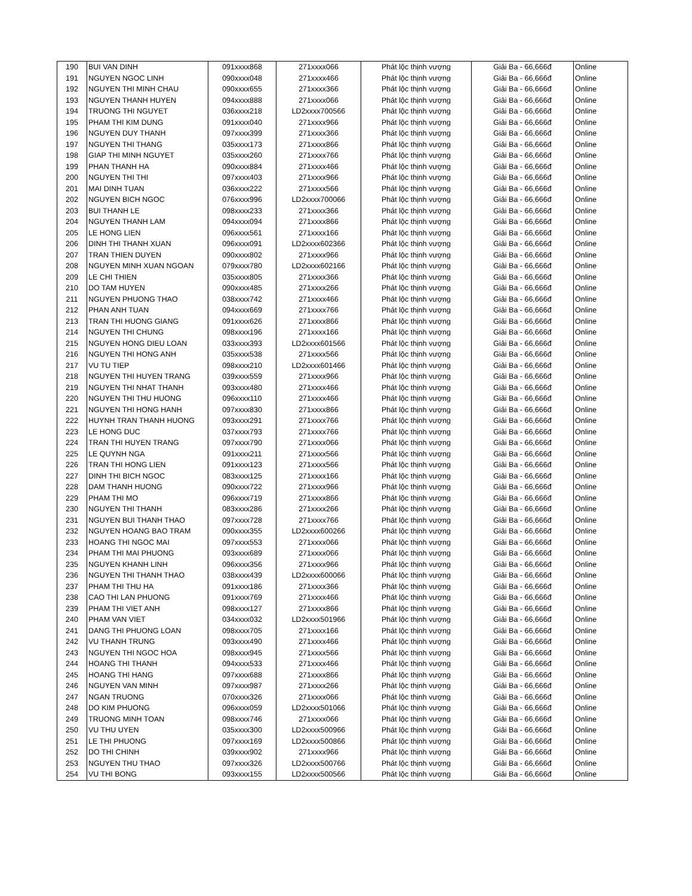| 190 | BUI VAN DINH | 091xxxx868 | 271xxxx066 | Phát lộc thịnh vượng | Giải Ba - 66,666đ | Online |
| 191 | NGUYEN NGOC LINH | 090xxxx048 | 271xxxx466 | Phát lộc thịnh vượng | Giải Ba - 66,666đ | Online |
| 192 | NGUYEN THI MINH CHAU | 090xxxx655 | 271xxxx366 | Phát lộc thịnh vượng | Giải Ba - 66,666đ | Online |
| 193 | NGUYEN THANH HUYEN | 094xxxx888 | 271xxxx066 | Phát lộc thịnh vượng | Giải Ba - 66,666đ | Online |
| 194 | TRUONG THI NGUYET | 036xxxx218 | LD2xxxx700566 | Phát lộc thịnh vượng | Giải Ba - 66,666đ | Online |
| 195 | PHAM THI KIM DUNG | 091xxxx040 | 271xxxx966 | Phát lộc thịnh vượng | Giải Ba - 66,666đ | Online |
| 196 | NGUYEN DUY THANH | 097xxxx399 | 271xxxx366 | Phát lộc thịnh vượng | Giải Ba - 66,666đ | Online |
| 197 | NGUYEN THI THANG | 035xxxx173 | 271xxxx866 | Phát lộc thịnh vượng | Giải Ba - 66,666đ | Online |
| 198 | GIAP THI MINH NGUYET | 035xxxx260 | 271xxxx766 | Phát lộc thịnh vượng | Giải Ba - 66,666đ | Online |
| 199 | PHAN THANH HA | 090xxxx884 | 271xxxx466 | Phát lộc thịnh vượng | Giải Ba - 66,666đ | Online |
| 200 | NGUYEN THI THI | 097xxxx403 | 271xxxx966 | Phát lộc thịnh vượng | Giải Ba - 66,666đ | Online |
| 201 | MAI DINH TUAN | 036xxxx222 | 271xxxx566 | Phát lộc thịnh vượng | Giải Ba - 66,666đ | Online |
| 202 | NGUYEN BICH NGOC | 076xxxx996 | LD2xxxx700066 | Phát lộc thịnh vượng | Giải Ba - 66,666đ | Online |
| 203 | BUI THANH LE | 098xxxx233 | 271xxxx366 | Phát lộc thịnh vượng | Giải Ba - 66,666đ | Online |
| 204 | NGUYEN THANH LAM | 094xxxx094 | 271xxxx866 | Phát lộc thịnh vượng | Giải Ba - 66,666đ | Online |
| 205 | LE HONG LIEN | 096xxxx561 | 271xxxx166 | Phát lộc thịnh vượng | Giải Ba - 66,666đ | Online |
| 206 | DINH THI THANH XUAN | 096xxxx091 | LD2xxxx602366 | Phát lộc thịnh vượng | Giải Ba - 66,666đ | Online |
| 207 | TRAN THIEN DUYEN | 090xxxx802 | 271xxxx966 | Phát lộc thịnh vượng | Giải Ba - 66,666đ | Online |
| 208 | NGUYEN MINH XUAN NGOAN | 079xxxx780 | LD2xxxx602166 | Phát lộc thịnh vượng | Giải Ba - 66,666đ | Online |
| 209 | LE CHI THIEN | 035xxxx805 | 271xxxx366 | Phát lộc thịnh vượng | Giải Ba - 66,666đ | Online |
| 210 | DO TAM HUYEN | 090xxxx485 | 271xxxx266 | Phát lộc thịnh vượng | Giải Ba - 66,666đ | Online |
| 211 | NGUYEN PHUONG THAO | 038xxxx742 | 271xxxx466 | Phát lộc thịnh vượng | Giải Ba - 66,666đ | Online |
| 212 | PHAN ANH TUAN | 094xxxx669 | 271xxxx766 | Phát lộc thịnh vượng | Giải Ba - 66,666đ | Online |
| 213 | TRAN THI HUONG GIANG | 091xxxx626 | 271xxxx866 | Phát lộc thịnh vượng | Giải Ba - 66,666đ | Online |
| 214 | NGUYEN THI CHUNG | 098xxxx196 | 271xxxx166 | Phát lộc thịnh vượng | Giải Ba - 66,666đ | Online |
| 215 | NGUYEN HONG DIEU LOAN | 033xxxx393 | LD2xxxx601566 | Phát lộc thịnh vượng | Giải Ba - 66,666đ | Online |
| 216 | NGUYEN THI HONG ANH | 035xxxx538 | 271xxxx566 | Phát lộc thịnh vượng | Giải Ba - 66,666đ | Online |
| 217 | VU TU TIEP | 098xxxx210 | LD2xxxx601466 | Phát lộc thịnh vượng | Giải Ba - 66,666đ | Online |
| 218 | NGUYEN THI HUYEN TRANG | 039xxxx559 | 271xxxx966 | Phát lộc thịnh vượng | Giải Ba - 66,666đ | Online |
| 219 | NGUYEN THI NHAT THANH | 093xxxx480 | 271xxxx466 | Phát lộc thịnh vượng | Giải Ba - 66,666đ | Online |
| 220 | NGUYEN THI THU HUONG | 096xxxx110 | 271xxxx466 | Phát lộc thịnh vượng | Giải Ba - 66,666đ | Online |
| 221 | NGUYEN THI HONG HANH | 097xxxx830 | 271xxxx866 | Phát lộc thịnh vượng | Giải Ba - 66,666đ | Online |
| 222 | HUYNH TRAN THANH HUONG | 093xxxx291 | 271xxxx766 | Phát lộc thịnh vượng | Giải Ba - 66,666đ | Online |
| 223 | LE HONG DUC | 037xxxx793 | 271xxxx766 | Phát lộc thịnh vượng | Giải Ba - 66,666đ | Online |
| 224 | TRAN THI HUYEN TRANG | 097xxxx790 | 271xxxx066 | Phát lộc thịnh vượng | Giải Ba - 66,666đ | Online |
| 225 | LE QUYNH NGA | 091xxxx211 | 271xxxx566 | Phát lộc thịnh vượng | Giải Ba - 66,666đ | Online |
| 226 | TRAN THI HONG LIEN | 091xxxx123 | 271xxxx566 | Phát lộc thịnh vượng | Giải Ba - 66,666đ | Online |
| 227 | DINH THI BICH NGOC | 083xxxx125 | 271xxxx166 | Phát lộc thịnh vượng | Giải Ba - 66,666đ | Online |
| 228 | DAM THANH HUONG | 090xxxx722 | 271xxxx966 | Phát lộc thịnh vượng | Giải Ba - 66,666đ | Online |
| 229 | PHAM THI MO | 096xxxx719 | 271xxxx866 | Phát lộc thịnh vượng | Giải Ba - 66,666đ | Online |
| 230 | NGUYEN THI THANH | 083xxxx286 | 271xxxx266 | Phát lộc thịnh vượng | Giải Ba - 66,666đ | Online |
| 231 | NGUYEN BUI THANH THAO | 097xxxx728 | 271xxxx766 | Phát lộc thịnh vượng | Giải Ba - 66,666đ | Online |
| 232 | NGUYEN HOANG BAO TRAM | 090xxxx355 | LD2xxxx600266 | Phát lộc thịnh vượng | Giải Ba - 66,666đ | Online |
| 233 | HOANG THI NGOC MAI | 097xxxx553 | 271xxxx066 | Phát lộc thịnh vượng | Giải Ba - 66,666đ | Online |
| 234 | PHAM THI MAI PHUONG | 093xxxx689 | 271xxxx066 | Phát lộc thịnh vượng | Giải Ba - 66,666đ | Online |
| 235 | NGUYEN KHANH LINH | 096xxxx356 | 271xxxx966 | Phát lộc thịnh vượng | Giải Ba - 66,666đ | Online |
| 236 | NGUYEN THI THANH THAO | 038xxxx439 | LD2xxxx600066 | Phát lộc thịnh vượng | Giải Ba - 66,666đ | Online |
| 237 | PHAM THI THU HA | 091xxxx186 | 271xxxx366 | Phát lộc thịnh vượng | Giải Ba - 66,666đ | Online |
| 238 | CAO THI LAN PHUONG | 091xxxx769 | 271xxxx466 | Phát lộc thịnh vượng | Giải Ba - 66,666đ | Online |
| 239 | PHAM THI VIET ANH | 098xxxx127 | 271xxxx866 | Phát lộc thịnh vượng | Giải Ba - 66,666đ | Online |
| 240 | PHAM VAN VIET | 034xxxx032 | LD2xxxx501966 | Phát lộc thịnh vượng | Giải Ba - 66,666đ | Online |
| 241 | DANG THI PHUONG LOAN | 098xxxx705 | 271xxxx166 | Phát lộc thịnh vượng | Giải Ba - 66,666đ | Online |
| 242 | VU THANH TRUNG | 093xxxx490 | 271xxxx466 | Phát lộc thịnh vượng | Giải Ba - 66,666đ | Online |
| 243 | NGUYEN THI NGOC HOA | 098xxxx945 | 271xxxx566 | Phát lộc thịnh vượng | Giải Ba - 66,666đ | Online |
| 244 | HOANG THI THANH | 094xxxx533 | 271xxxx466 | Phát lộc thịnh vượng | Giải Ba - 66,666đ | Online |
| 245 | HOANG THI HANG | 097xxxx688 | 271xxxx866 | Phát lộc thịnh vượng | Giải Ba - 66,666đ | Online |
| 246 | NGUYEN VAN MINH | 097xxxx987 | 271xxxx266 | Phát lộc thịnh vượng | Giải Ba - 66,666đ | Online |
| 247 | NGAN TRUONG | 070xxxx326 | 271xxxx066 | Phát lộc thịnh vượng | Giải Ba - 66,666đ | Online |
| 248 | DO KIM PHUONG | 096xxxx059 | LD2xxxx501066 | Phát lộc thịnh vượng | Giải Ba - 66,666đ | Online |
| 249 | TRUONG MINH TOAN | 098xxxx746 | 271xxxx066 | Phát lộc thịnh vượng | Giải Ba - 66,666đ | Online |
| 250 | VU THU UYEN | 035xxxx300 | LD2xxxx500966 | Phát lộc thịnh vượng | Giải Ba - 66,666đ | Online |
| 251 | LE THI PHUONG | 097xxxx169 | LD2xxxx500866 | Phát lộc thịnh vượng | Giải Ba - 66,666đ | Online |
| 252 | DO THI CHINH | 039xxxx902 | 271xxxx966 | Phát lộc thịnh vượng | Giải Ba - 66,666đ | Online |
| 253 | NGUYEN THU THAO | 097xxxx326 | LD2xxxx500766 | Phát lộc thịnh vượng | Giải Ba - 66,666đ | Online |
| 254 | VU THI BONG | 093xxxx155 | LD2xxxx500566 | Phát lộc thịnh vượng | Giải Ba - 66,666đ | Online |